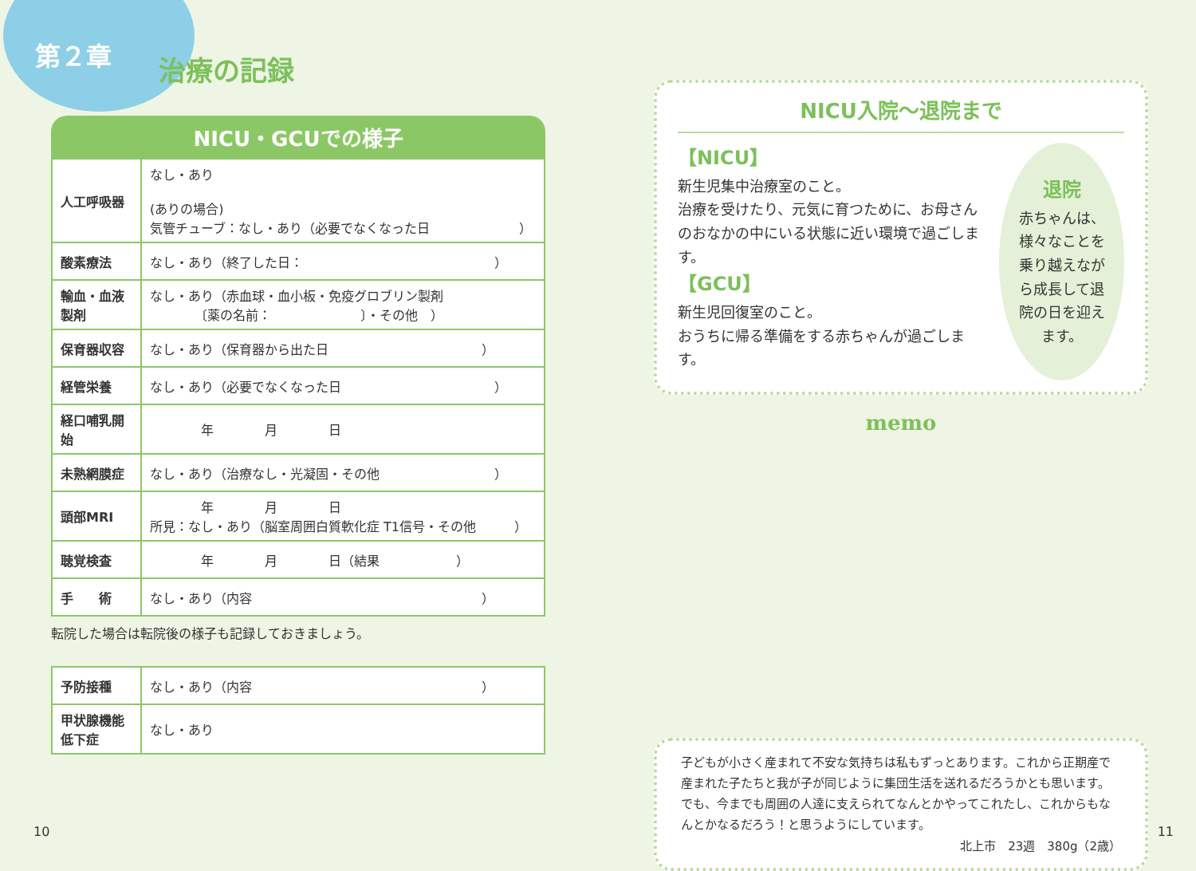第２章 治療の記録
NICU・GCUでの様子
| 人工呼吸器 | なし・あり (ありの場合) 気管チューブ：なし・あり（必要でなくなった日 ） |
| 酸素療法 | なし・あり（終了した日： ） |
| 輸血・血液製剤 | なし・あり（赤血球・血小板・免疫グロブリン製剤 〔薬の名前： 〕・その他 ） |
| 保育器収容 | なし・あり（保育器から出た日 ） |
| 経管栄養 | なし・あり（必要でなくなった日 ） |
| 経口哺乳開始 | 年 月 日 |
| 未熟網膜症 | なし・あり（治療なし・光凝固・その他 ） |
| 頭部MRI | 年 月 日 所見：なし・あり（脳室周囲白質軟化症 T1信号・その他 ） |
| 聴覚検査 | 年 月 日（結果 ） |
| 手 術 | なし・あり（内容 ） |
転院した場合は転院後の様子も記録しておきましょう。
| 予防接種 | なし・あり（内容 ） |
| 甲状腺機能低下症 | なし・あり |
NICU入院～退院まで
【NICU】
新生児集中治療室のこと。
治療を受けたり、元気に育つために、お母さんのおなかの中にいる状態に近い環境で過ごします。
【GCU】
新生児回復室のこと。
おうちに帰る準備をする赤ちゃんが過ごします。
退院
赤ちゃんは、様々なことを乗り越えながら成長して退院の日を迎えます。
memo
子どもが小さく産まれて不安な気持ちは私もずっとあります。これから正期産で産まれた子たちと我が子が同じように集団生活を送れるだろうかとも思います。でも、今までも周囲の人達に支えられてなんとかやってこれたし、これからもなんとかなるだろう！と思うようにしています。
北上市　23週　380g（2歳）
10 11